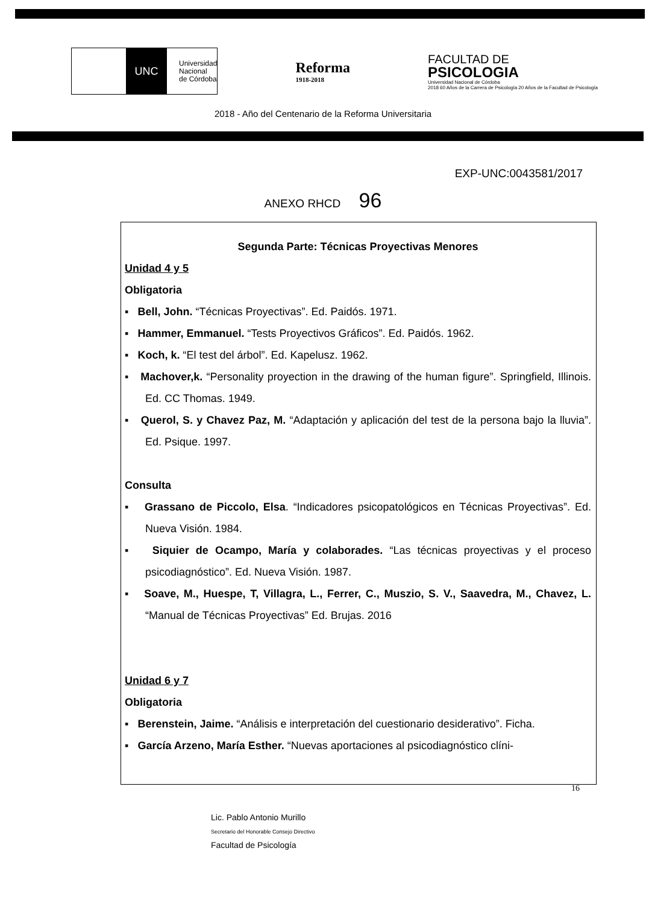UNC
Universidad
Nacional
de Córdoba
Reforma
1918-2018
FACULTAD DE
PSICOLOGIA
Universidad Nacional de Córdoba
2018 60 Años de la Carrera de Psicología 20 Años de la Facultad de Psicología
2018 - Año del Centenario de la Reforma Universitaria
EXP-UNC:0043581/2017
ANEXO RHCD 96
Segunda Parte: Técnicas Proyectivas Menores
Unidad 4 y 5
Obligatoria
▪ Bell, John. “Técnicas Proyectivas”. Ed. Paidós. 1971.
▪ Hammer, Emmanuel. “Tests Proyectivos Gráficos”. Ed. Paidós. 1962.
▪ Koch, k. “El test del árbol”. Ed. Kapelusz. 1962.
▪ Machover,k. “Personality proyection in the drawing of the human figure”. Springfield, Illinois. Ed. CC Thomas. 1949.
▪ Querol, S. y Chavez Paz, M. “Adaptación y aplicación del test de la persona bajo la lluvia”. Ed. Psique. 1997.
Consulta
▪ Grassano de Piccolo, Elsa. “Indicadores psicopatológicos en Técnicas Proyectivas”. Ed. Nueva Visión. 1984.
▪ Siquier de Ocampo, María y colaborades. “Las técnicas proyectivas y el proceso psicodiagnóstico”. Ed. Nueva Visión. 1987.
▪ Soave, M., Huespe, T, Villagra, L., Ferrer, C., Muszio, S. V., Saavedra, M., Chavez, L. “Manual de Técnicas Proyectivas” Ed. Brujas. 2016
Unidad 6 y 7
Obligatoria
▪ Berenstein, Jaime. “Análisis e interpretación del cuestionario desiderativo”. Ficha.
▪ García Arzeno, María Esther. “Nuevas aportaciones al psicodiagnóstico clíni-
16
Lic. Pablo Antonio Murillo
Secretario del Honorable Consejo Directivo
Facultad de Psicología